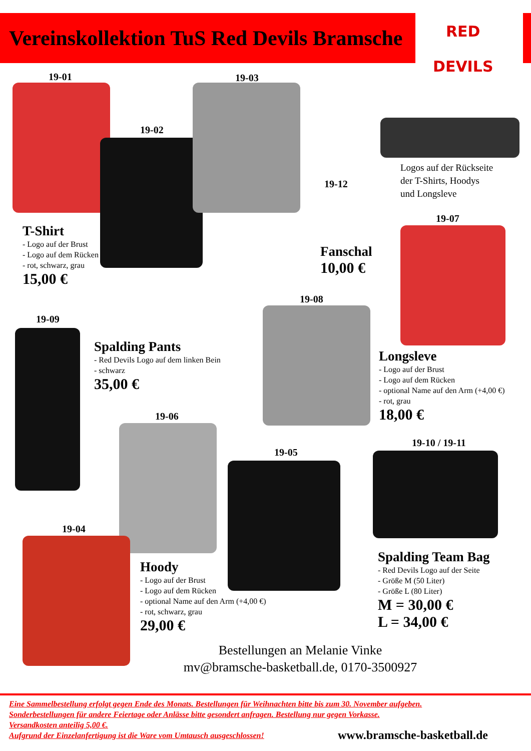Vereinskollektion TuS Red Devils Bramsche
RED
DEVILS
19-01
19-02
19-03
Logos auf der Rückseite
der T-Shirts, Hoodys
und Longsleve
19-12
T-Shirt
- Logo auf der Brust
- Logo auf dem Rücken
- rot, schwarz, grau
15,00 €
Fanschal
10,00 €
19-07
19-08
19-09
Spalding Pants
- Red Devils Logo auf dem linken Bein
- schwarz
35,00 €
Longsleve
- Logo auf der Brust
- Logo auf dem Rücken
- optional Name auf den Arm (+4,00 €)
- rot, grau
18,00 €
19-06
19-05
19-10 / 19-11
19-04
Hoody
- Logo auf der Brust
- Logo auf dem Rücken
- optional Name auf den Arm (+4,00 €)
- rot, schwarz, grau
29,00 €
Spalding Team Bag
- Red Devils Logo auf der Seite
- Größe M (50 Liter)
- Größe L (80 Liter)
M = 30,00 €
L = 34,00 €
Bestellungen an Melanie Vinke
mv@bramsche-basketball.de, 0170-3500927
Eine Sammelbestellung erfolgt gegen Ende des Monats. Bestellungen für Weihnachten bitte bis zum 30. November aufgeben.
Sonderbestellungen für andere Feiertage oder Anlässe bitte gesondert anfragen. Bestellung nur gegen Vorkasse.
Versandkosten anteilig 5,00 €.
Aufgrund der Einzelanfertigung ist die Ware vom Umtausch ausgeschlossen!
www.bramsche-basketball.de